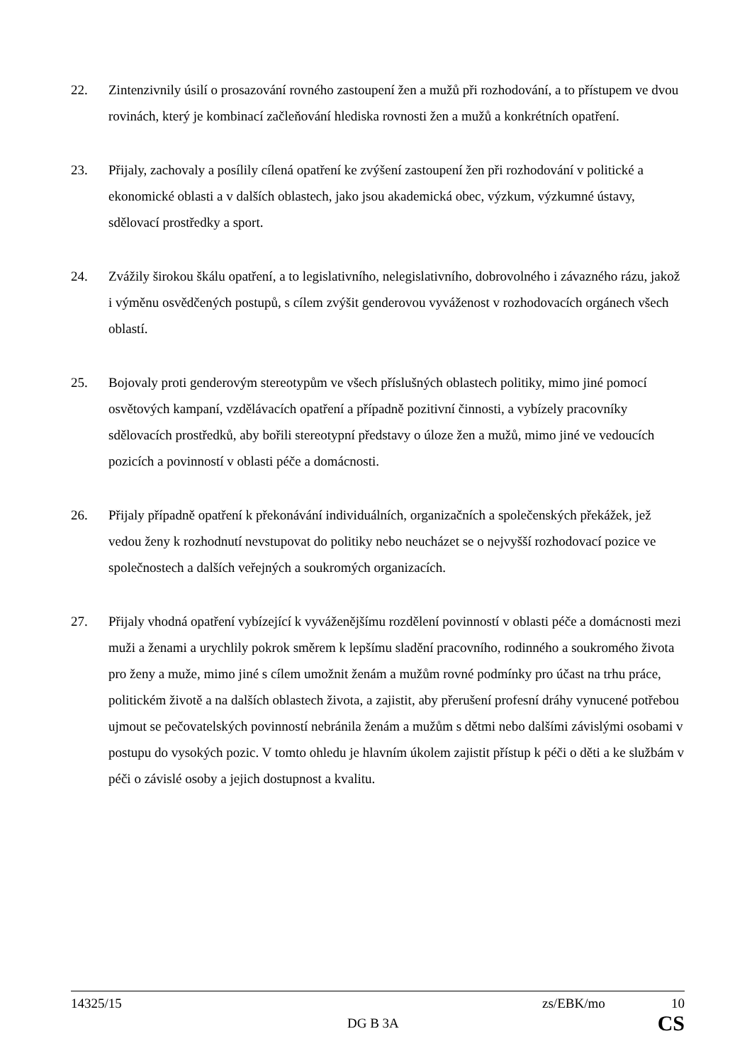22. Zintenzivnily úsilí o prosazování rovného zastoupení žen a mužů při rozhodování, a to přístupem ve dvou rovinách, který je kombinací začleňování hlediska rovnosti žen a mužů a konkrétních opatření.
23. Přijaly, zachovaly a posílily cílená opatření ke zvýšení zastoupení žen při rozhodování v politické a ekonomické oblasti a v dalších oblastech, jako jsou akademická obec, výzkum, výzkumné ústavy, sdělovací prostředky a sport.
24. Zvážily širokou škálu opatření, a to legislativního, nelegislativního, dobrovolného i závazného rázu, jakož i výměnu osvědčených postupů, s cílem zvýšit genderovou vyváženost v rozhodovacích orgánech všech oblastí.
25. Bojovaly proti genderovým stereotypům ve všech příslušných oblastech politiky, mimo jiné pomocí osvětových kampaní, vzdělávacích opatření a případně pozitivní činnosti, a vybízely pracovníky sdělovacích prostředků, aby bořili stereotypní představy o úloze žen a mužů, mimo jiné ve vedoucích pozicích a povinností v oblasti péče a domácnosti.
26. Přijaly případně opatření k překonávání individuálních, organizačních a společenských překážek, jež vedou ženy k rozhodnutí nevstupovat do politiky nebo neucházet se o nejvyšší rozhodovací pozice ve společnostech a dalších veřejných a soukromých organizacích.
27. Přijaly vhodná opatření vybízející k vyváženějšímu rozdělení povinností v oblasti péče a domácnosti mezi muži a ženami a urychlily pokrok směrem k lepšímu sladění pracovního, rodinného a soukromého života pro ženy a muže, mimo jiné s cílem umožnit ženám a mužům rovné podmínky pro účast na trhu práce, politickém životě a na dalších oblastech života, a zajistit, aby přerušení profesní dráhy vynucené potřebou ujmout se pečovatelských povinností nebránila ženám a mužům s dětmi nebo dalšími závislými osobami v postupu do vysokých pozic. V tomto ohledu je hlavním úkolem zajistit přístup k péči o děti a ke službám v péči o závislé osoby a jejich dostupnost a kvalitu.
14325/15 zs/EBK/mo 10
DG B 3A CS